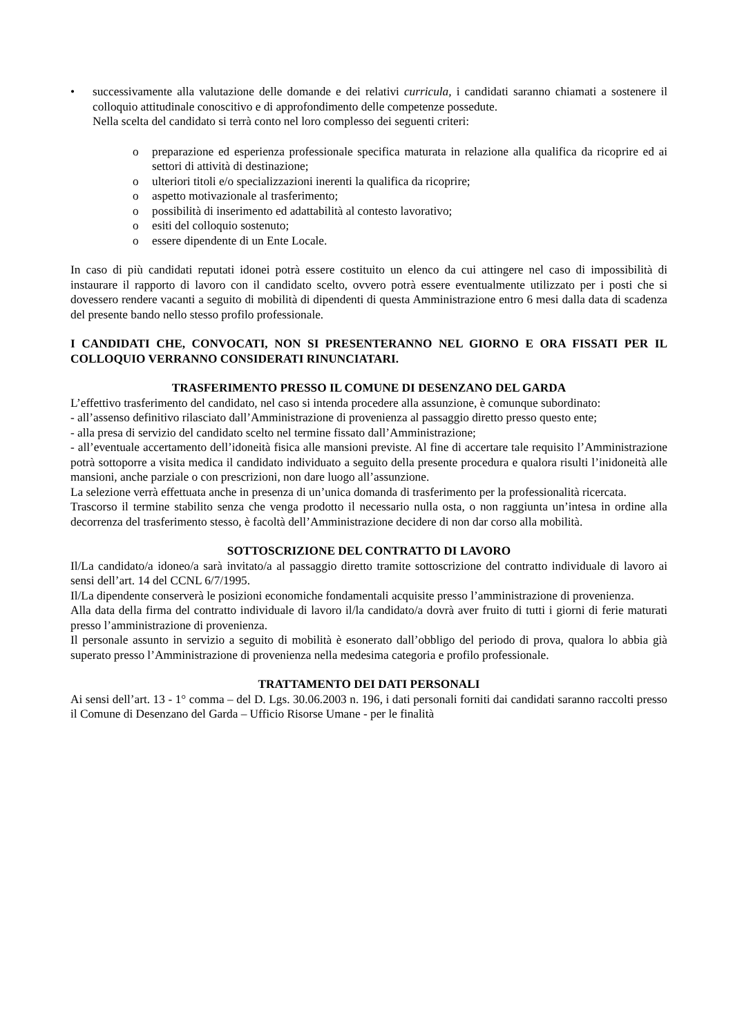• successivamente alla valutazione delle domande e dei relativi curricula, i candidati saranno chiamati a sostenere il colloquio attitudinale conoscitivo e di approfondimento delle competenze possedute.
Nella scelta del candidato si terrà conto nel loro complesso dei seguenti criteri:
o preparazione ed esperienza professionale specifica maturata in relazione alla qualifica da ricoprire ed ai settori di attività di destinazione;
o ulteriori titoli e/o specializzazioni inerenti la qualifica da ricoprire;
o aspetto motivazionale al trasferimento;
o possibilità di inserimento ed adattabilità al contesto lavorativo;
o esiti del colloquio sostenuto;
o essere dipendente di un Ente Locale.
In caso di più candidati reputati idonei potrà essere costituito un elenco da cui attingere nel caso di impossibilità di instaurare il rapporto di lavoro con il candidato scelto, ovvero potrà essere eventualmente utilizzato per i posti che si dovessero rendere vacanti a seguito di mobilità di dipendenti di questa Amministrazione entro 6 mesi dalla data di scadenza del presente bando nello stesso profilo professionale.
I CANDIDATI CHE, CONVOCATI, NON SI PRESENTERANNO NEL GIORNO E ORA FISSATI PER IL COLLOQUIO VERRANNO CONSIDERATI RINUNCIATARI.
TRASFERIMENTO PRESSO IL COMUNE DI DESENZANO DEL GARDA
L’effettivo trasferimento del candidato, nel caso si intenda procedere alla assunzione, è comunque subordinato:
- all’assenso definitivo rilasciato dall’Amministrazione di provenienza al passaggio diretto presso questo ente;
- alla presa di servizio del candidato scelto nel termine fissato dall’Amministrazione;
- all’eventuale accertamento dell’idoneità fisica alle mansioni previste. Al fine di accertare tale requisito l’Amministrazione potrà sottoporre a visita medica il candidato individuato a seguito della presente procedura e qualora risulti l’inidoneità alle mansioni, anche parziale o con prescrizioni, non dare luogo all’assunzione.
La selezione verrà effettuata anche in presenza di un’unica domanda di trasferimento per la professionalità ricercata.
Trascorso il termine stabilito senza che venga prodotto il necessario nulla osta, o non raggiunta un’intesa in ordine alla decorrenza del trasferimento stesso, è facoltà dell’Amministrazione decidere di non dar corso alla mobilità.
SOTTOSCRIZIONE DEL CONTRATTO DI LAVORO
Il/La candidato/a idoneo/a sarà invitato/a al passaggio diretto tramite sottoscrizione del contratto individuale di lavoro ai sensi dell’art. 14 del CCNL 6/7/1995.
Il/La dipendente conserverà le posizioni economiche fondamentali acquisite presso l’amministrazione di provenienza.
Alla data della firma del contratto individuale di lavoro il/la candidato/a dovrà aver fruito di tutti i giorni di ferie maturati presso l’amministrazione di provenienza.
Il personale assunto in servizio a seguito di mobilità è esonerato dall’obbligo del periodo di prova, qualora lo abbia già superato presso l’Amministrazione di provenienza nella medesima categoria e profilo professionale.
TRATTAMENTO DEI DATI PERSONALI
Ai sensi dell’art. 13 - 1° comma – del D. Lgs. 30.06.2003 n. 196, i dati personali forniti dai candidati saranno raccolti presso il Comune di Desenzano del Garda – Ufficio Risorse Umane - per le finalità